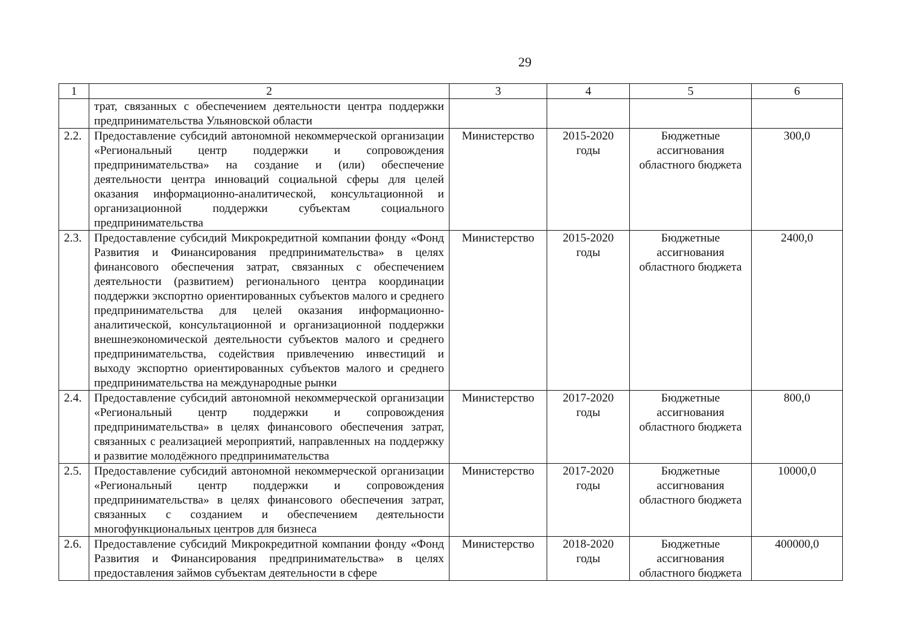29
| 1 | 2 | 3 | 4 | 5 | 6 |
| | трат, связанных с обеспечением деятельности центра поддержки предпринимательства Ульяновской области | | | | |
| 2.2. | Предоставление субсидий автономной некоммерческой организации «Региональный центр поддержки и сопровождения предпринимательства» на создание и (или) обеспечение деятельности центра инноваций социальной сферы для целей оказания информационно-аналитической, консультационной и организационной поддержки субъектам социального предпринимательства | Министерство | 2015-2020 годы | Бюджетные ассигнования областного бюджета | 300,0 |
| 2.3. | Предоставление субсидий Микрокредитной компании фонду «Фонд Развития и Финансирования предпринимательства» в целях финансового обеспечения затрат, связанных с обеспечением деятельности (развитием) регионального центра координации поддержки экспортно ориентированных субъектов малого и среднего предпринимательства для целей оказания информационно-аналитической, консультационной и организационной поддержки внешнеэкономической деятельности субъектов малого и среднего предпринимательства, содействия привлечению инвестиций и выходу экспортно ориентированных субъектов малого и среднего предпринимательства на международные рынки | Министерство | 2015-2020 годы | Бюджетные ассигнования областного бюджета | 2400,0 |
| 2.4. | Предоставление субсидий автономной некоммерческой организации «Региональный центр поддержки и сопровождения предпринимательства» в целях финансового обеспечения затрат, связанных с реализацией мероприятий, направленных на поддержку и развитие молодёжного предпринимательства | Министерство | 2017-2020 годы | Бюджетные ассигнования областного бюджета | 800,0 |
| 2.5. | Предоставление субсидий автономной некоммерческой организации «Региональный центр поддержки и сопровождения предпринимательства» в целях финансового обеспечения затрат, связанных с созданием и обеспечением деятельности многофункциональных центров для бизнеса | Министерство | 2017-2020 годы | Бюджетные ассигнования областного бюджета | 10000,0 |
| 2.6. | Предоставление субсидий Микрокредитной компании фонду «Фонд Развития и Финансирования предпринимательства» в целях предоставления займов субъектам деятельности в сфере | Министерство | 2018-2020 годы | Бюджетные ассигнования областного бюджета | 400000,0 |